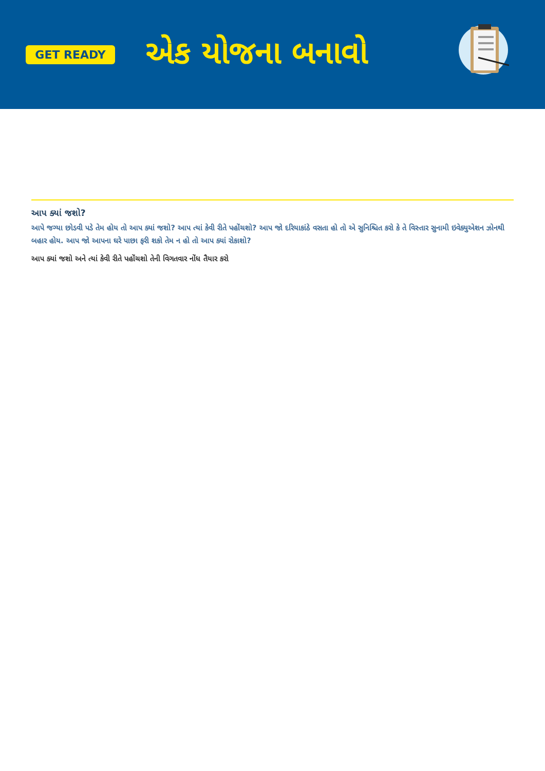GET READY
એક યોજના બનાવો
આપ ક્યાં જશો?
આપે જગ્યા છોડવી પડે તેમ હોય તો આપ ક્યાં જશો? આપ ત્યાં કેવી રીતે પહોંચશો? આપ જો દરિયાકાંઠે વસતા હો તો એ સુનિશ્ચિત કરો કે તે વિસ્તાર સુનામી ઇવેક્યુએશન ઝોનથી બહાર હોય. આપ જો આપના ઘરે પાછા ફરી શકો તેમ ન હો તો આપ ક્યાં રોકાશો?
આપ ક્યાં જશો અને ત્યાં કેવી રીતે પહોંચશો તેની વિગતવાર નોંધ તૈયાર કરો